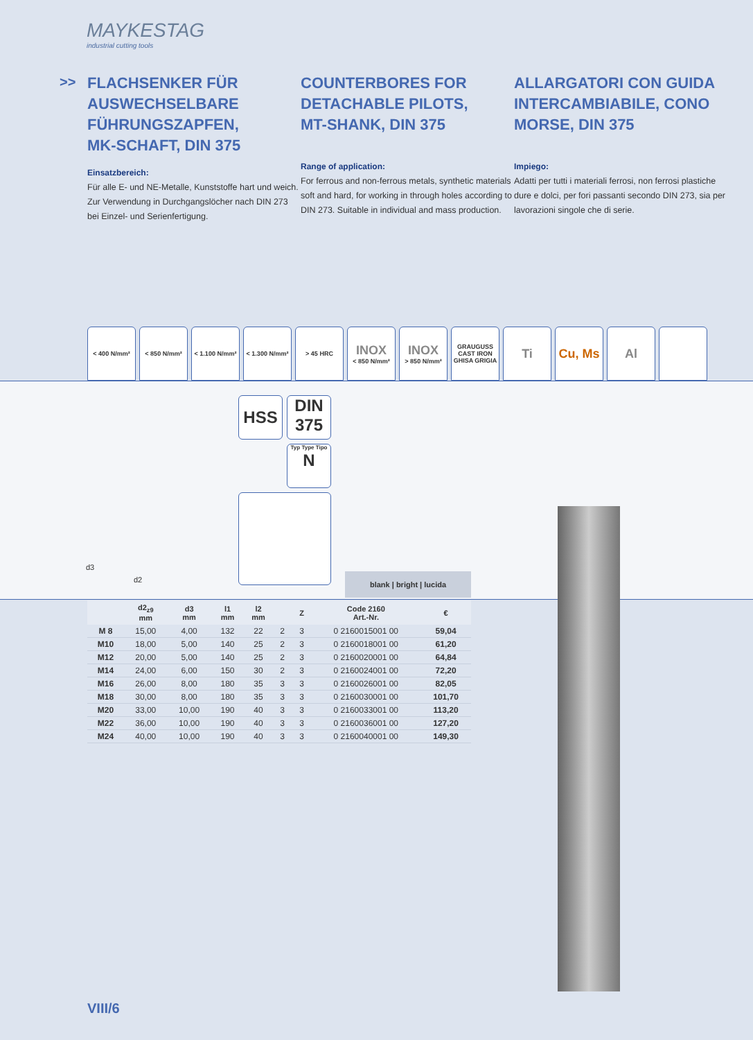MAYKESTAG
industrial cutting tools
>>
FLACHSENKER FÜR
AUSWECHSELBARE
FÜHRUNGSZAPFEN,
MK-SCHAFT, DIN 375
Einsatzbereich:
Für alle E- und NE-Metalle, Kunststoffe hart und weich. Zur Verwendung in Durchgangs­löcher nach DIN 273 bei Einzel- und Serien­fertigung.
COUNTERBORES FOR
DETACHABLE PILOTS,
MT-SHANK, DIN 375
Range of application:
For ferrous and non-ferrous metals, synthetic materials soft and hard, for working in through holes according to DIN 273. Suitable in individ­ual and mass production.
ALLARGATORI CON GUIDA
INTERCAMBIABILE, CONO
MORSE, DIN 375
Impiego:
Adatti per tutti i materiali ferrosi, non ferrosi plastiche dure e dolci, per fori passanti secondo DIN 273, sia per lavorazioni singole che di serie.
< 400 N/mm² < 850 N/mm² < 1.100 N/mm²
< 1.300 N/mm²
> 45 HRC
INOX
< 850 N/mm²
INOX
> 850 N/mm²
GRAUGUSS
CAST IRON
GHISA GRIGIA
Ti Cu, Ms Al
d3
d2
HSS
DIN
375
Typ Type Tipo
N
blank | bright | lucida
| | d2<sub>z9</sub> mm | d3 mm | l1 mm | l2 mm | | Z | Code 2160 Art.-Nr. | € |
| --- | --- | --- | --- | --- | --- | --- | --- | --- |
| M 8 | 15,00 | 4,00 | 132 | 22 | 2 | 3 | 0 2160015001 00 | 59,04 |
| M10 | 18,00 | 5,00 | 140 | 25 | 2 | 3 | 0 2160018001 00 | 61,20 |
| M12 | 20,00 | 5,00 | 140 | 25 | 2 | 3 | 0 2160020001 00 | 64,84 |
| M14 | 24,00 | 6,00 | 150 | 30 | 2 | 3 | 0 2160024001 00 | 72,20 |
| M16 | 26,00 | 8,00 | 180 | 35 | 3 | 3 | 0 2160026001 00 | 82,05 |
| M18 | 30,00 | 8,00 | 180 | 35 | 3 | 3 | 0 2160030001 00 | 101,70 |
| M20 | 33,00 | 10,00 | 190 | 40 | 3 | 3 | 0 2160033001 00 | 113,20 |
| M22 | 36,00 | 10,00 | 190 | 40 | 3 | 3 | 0 2160036001 00 | 127,20 |
| M24 | 40,00 | 10,00 | 190 | 40 | 3 | 3 | 0 2160040001 00 | 149,30 |
VIII/6